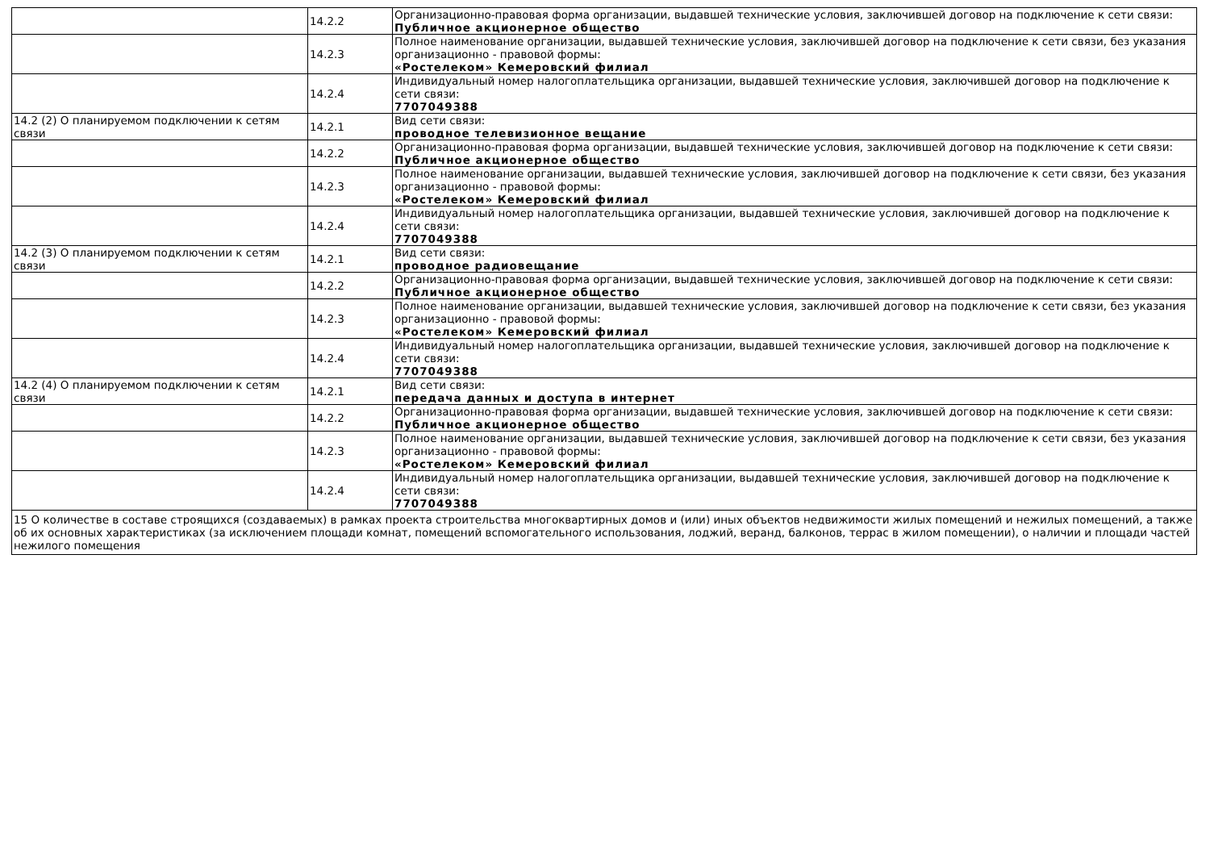| | 14.2.2 | Организационно-правовая форма организации, выдавшей технические условия, заключившей договор на подключение к сети связи: Публичное акционерное общество |
| | 14.2.3 | Полное наименование организации, выдавшей технические условия, заключившей договор на подключение к сети связи, без указания организационно - правовой формы: «Ростелеком» Кемеровский филиал |
| | 14.2.4 | Индивидуальный номер налогоплательщика организации, выдавшей технические условия, заключившей договор на подключение к сети связи: 7707049388 |
| 14.2 (2) О планируемом подключении к сетям связи | 14.2.1 | Вид сети связи: проводное телевизионное вещание |
| | 14.2.2 | Организационно-правовая форма организации, выдавшей технические условия, заключившей договор на подключение к сети связи: Публичное акционерное общество |
| | 14.2.3 | Полное наименование организации, выдавшей технические условия, заключившей договор на подключение к сети связи, без указания организационно - правовой формы: «Ростелеком» Кемеровский филиал |
| | 14.2.4 | Индивидуальный номер налогоплательщика организации, выдавшей технические условия, заключившей договор на подключение к сети связи: 7707049388 |
| 14.2 (3) О планируемом подключении к сетям связи | 14.2.1 | Вид сети связи: проводное радиовещание |
| | 14.2.2 | Организационно-правовая форма организации, выдавшей технические условия, заключившей договор на подключение к сети связи: Публичное акционерное общество |
| | 14.2.3 | Полное наименование организации, выдавшей технические условия, заключившей договор на подключение к сети связи, без указания организационно - правовой формы: «Ростелеком» Кемеровский филиал |
| | 14.2.4 | Индивидуальный номер налогоплательщика организации, выдавшей технические условия, заключившей договор на подключение к сети связи: 7707049388 |
| 14.2 (4) О планируемом подключении к сетям связи | 14.2.1 | Вид сети связи: передача данных и доступа в интернет |
| | 14.2.2 | Организационно-правовая форма организации, выдавшей технические условия, заключившей договор на подключение к сети связи: Публичное акционерное общество |
| | 14.2.3 | Полное наименование организации, выдавшей технические условия, заключившей договор на подключение к сети связи, без указания организационно - правовой формы: «Ростелеком» Кемеровский филиал |
| | 14.2.4 | Индивидуальный номер налогоплательщика организации, выдавшей технические условия, заключившей договор на подключение к сети связи: 7707049388 |
| 15 О количестве в составе строящихся (создаваемых) в рамках проекта строительства многоквартирных домов и (или) иных объектов недвижимости жилых помещений и нежилых помещений, а также об их основных характеристиках (за исключением площади комнат, помещений вспомогательного использования, лоджий, веранд, балконов, террас в жилом помещении), о наличии и площади частей нежилого помещения | | |